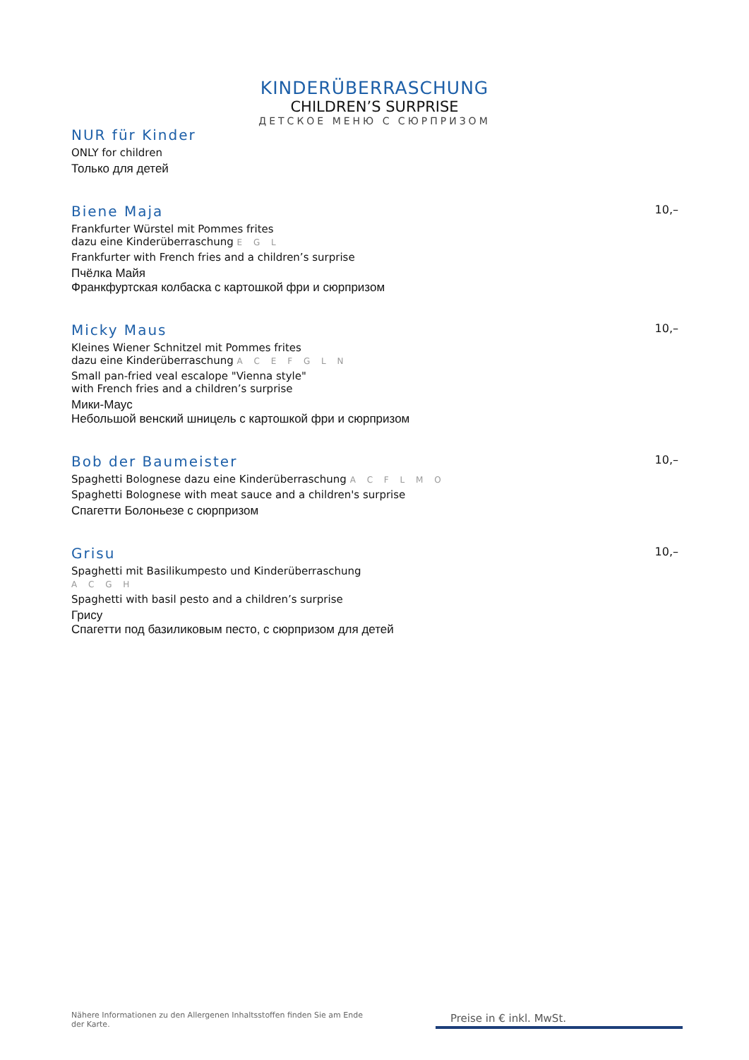KINDERÜBERRASCHUNG
CHILDREN’S SURPRISE
ДЕТСКОЕ МЕНЮ С СЮРПРИЗОМ
NUR für Kinder
ONLY for children
Только для детей
Biene Maja 10,–
Frankfurter Würstel mit Pommes frites
dazu eine Kinderüberraschung E G L
Frankfurter with French fries and a children’s surprise
Пчёлка Майя
Франкфуртская колбаска с картошкой фри и сюрпризом
Micky Maus 10,–
Kleines Wiener Schnitzel mit Pommes frites
dazu eine Kinderüberraschung A C E F G L N
Small pan-fried veal escalope "Vienna style"
with French fries and a children’s surprise
Мики-Маус
Небольшой венский шницель с картошкой фри и сюрпризом
Bob der Baumeister 10,–
Spaghetti Bolognese dazu eine Kinderüberraschung A C F L M O
Spaghetti Bolognese with meat sauce and a children's surprise
Спагетти Болоньезе с сюрпризом
Grisu 10,–
Spaghetti mit Basilikumpesto und Kinderüberraschung
A C G H
Spaghetti with basil pesto and a children’s surprise
Грису
Спагетти под базиликовым песто, с сюрпризом для детей
Nähere Informationen zu den Allergenen Inhaltsstoffen finden Sie am Ende der Karte.
Preise in € inkl. MwSt.